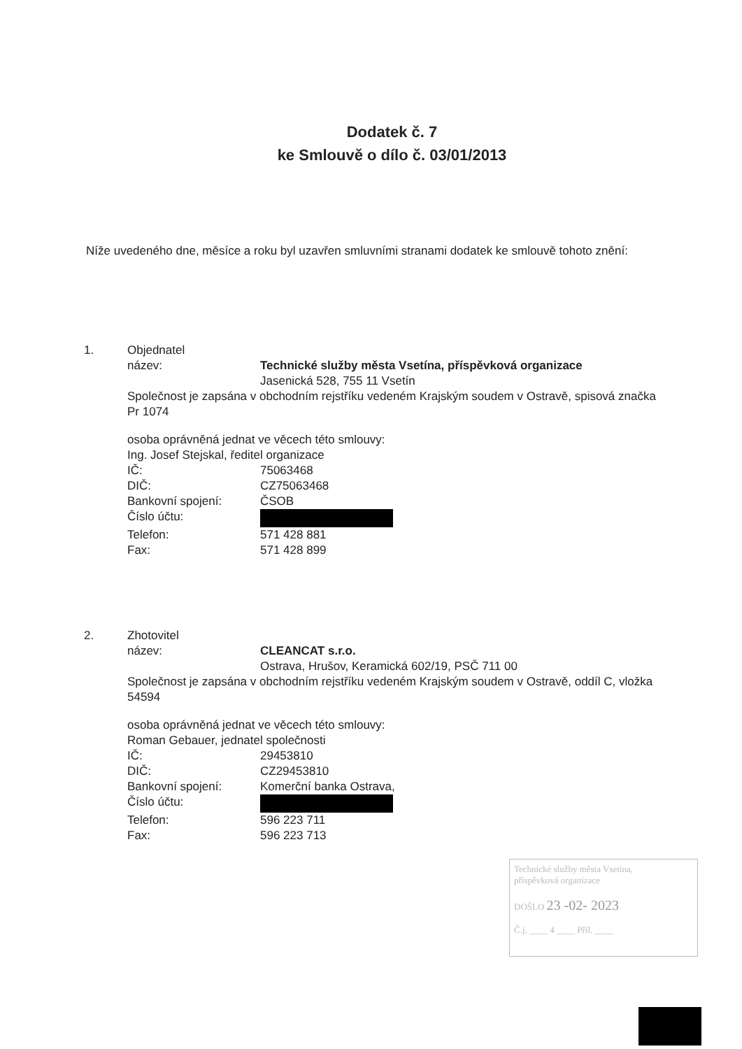Dodatek č. 7
ke Smlouvě o dílo č. 03/01/2013
Níže uvedeného dne, měsíce a roku byl uzavřen smluvními stranami dodatek ke smlouvě tohoto znění:
1. Objednatel
název: Technické služby města Vsetína, příspěvková organizace
Jasenická 528, 755 11 Vsetín
Společnost je zapsána v obchodním rejstříku vedeném Krajským soudem v Ostravě, spisová značka Pr 1074
osoba oprávněná jednat ve věcech této smlouvy:
Ing. Josef Stejskal, ředitel organizace
IČ: 75063468
DIČ: CZ75063468
Bankovní spojení: ČSOB
Číslo účtu:
Telefon: 571 428 881
Fax: 571 428 899
2. Zhotovitel
název: CLEANCAT s.r.o.
Ostrava, Hrušov, Keramická 602/19, PSČ 711 00
Společnost je zapsána v obchodním rejstříku vedeném Krajským soudem v Ostravě, oddíl C, vložka 54594
osoba oprávněná jednat ve věcech této smlouvy:
Roman Gebauer, jednatel společnosti
IČ: 29453810
DIČ: CZ29453810
Bankovní spojení: Komerční banka Ostrava,
Číslo účtu:
Telefon: 596 223 711
Fax: 596 223 713
Technické služby města Vsetína,
příspěvková organizace
DOŠLO 23 -02- 2023
Č.j. ____ 4 ____ Příl. ____